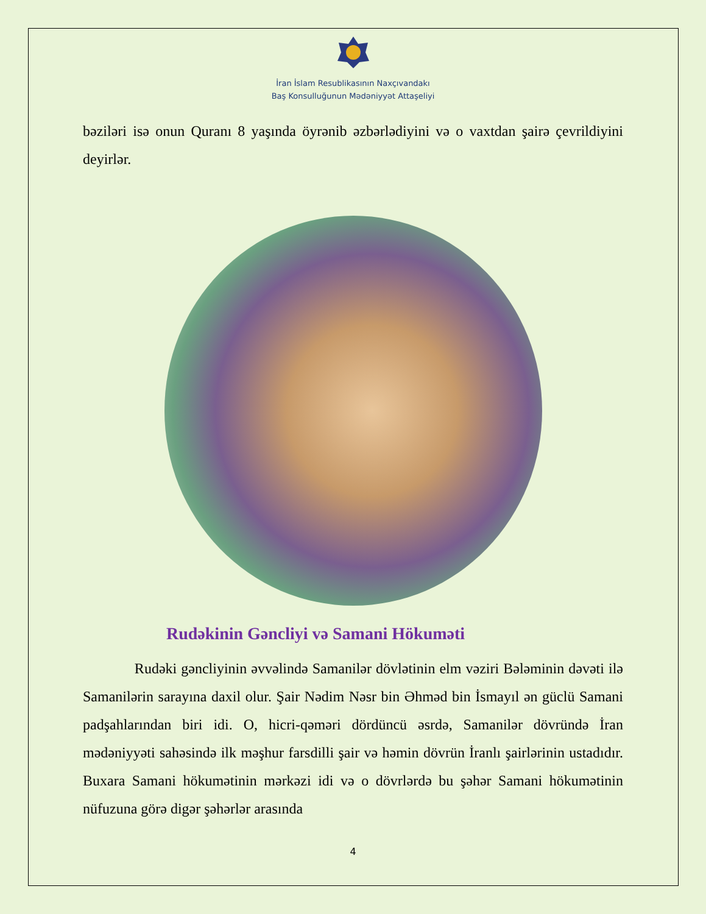İran İslam Resublikasının Naxçıvandakı
Baş Konsulluğunun Mədəniyyət Attaşeliyi
bəziləri isə onun Quranı 8 yaşında öyrənib əzbərlədiyini və o vaxtdan şairə çevrildiyini deyirlər.
Rudəkinin Gəncliyi və Samani Hökuməti
Rudəki gəncliyinin əvvəlində Samanilər dövlətinin elm vəziri Bələminin dəvəti ilə Samanilərin sarayına daxil olur. Şair Nədim Nəsr bin Əhməd bin İsmayıl ən güclü Samani padşahlarından biri idi. O, hicri-qəməri dördüncü əsrdə, Samanilər dövründə İran mədəniyyəti sahəsində ilk məşhur farsdilli şair və həmin dövrün İranlı şairlərinin ustadıdır. Buxara Samani hökumətinin mərkəzi idi və o dövrlərdə bu şəhər Samani hökumətinin nüfuzuna görə digər şəhərlər arasında
4